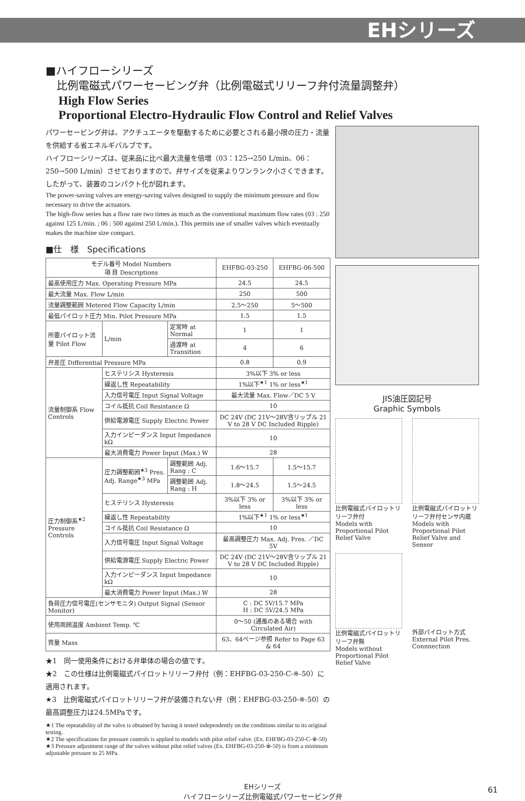EHシリーズ
■ハイフローシリーズ
　比例電磁式パワーセービング弁（比例電磁式リリーフ弁付流量調整弁）
High Flow Series
Proportional Electro-Hydraulic Flow Control and Relief Valves
パワーセービング弁は、アクチュエータを駆動するために必要とされる最小限の圧力・流量を供給する省エネルギバルブです。
ハイフローシリーズは、従来品に比べ最大流量を倍増（03：125→250 L/min、06：250→500 L/min）させておりますので、弁サイズを従来よりワンランク小さくできます。したがって、装置のコンパクト化が図れます。
The power-saving valves are energy-saving valves designed to supply the minimum pressure and flow necessary to drive the actuators.
The high-flow series has a flow rate two times as much as the conventional maximum flow rates (03 : 250 against 125 L/min. ; 06 : 500 against 250 L/min.). This permits use of smaller valves which eventually makes the machine size compact.
■仕　様　Specifications
| モデル番号 Model Numbers 項 目 Descriptions | | | EHFBG-03-250 | EHFBG-06-500 |
| --- | --- | --- | --- | --- |
| 最高使用圧力 Max. Operating Pressure MPa | | | 24.5 | 24.5 |
| 最大流量 Max. Flow L/min | | | 250 | 500 |
| 流量調整範囲 Metered Flow Capacity L/min | | | 2.5～250 | 5～500 |
| 最低パイロット圧力 Min. Pilot Pressure MPa | | | 1.5 | 1.5 |
| 所要パイロット流量 Pilot Flow | L/min | 定常時 at Normal | 1 | 1 |
| | | 過渡時 at Transition | 4 | 6 |
| 弁差圧 Differential Pressure MPa | | | 0.8 | 0.9 |
| 流量制御系 Flow Controls | ヒステリシス Hysteresis | | 3%以下 3% or less | |
| | 繰返し性 Repeatability | | 1%以下<sup>★1</sup> 1% or less<sup>★1</sup> | |
| | 入力信号電圧 Input Signal Voltage | | 最大流量 Max. Flow／DC 5 V | |
| | コイル抵抗 Coil Resistance Ω | | 10 | |
| | 供給電源電圧 Supply Electric Power | | DC 24V (DC 21V～28V含リップル 21 V to 28 V DC Included Ripple) | |
| | 入力インピーダンス Input Impedance kΩ | | 10 | |
| | 最大消費電力 Power Input (Max.) W | | 28 | |
| 圧力制御系<sup>★2</sup> Pressure Controls | 圧力調整範囲<sup>★3</sup> Pres. Adj. Range<sup>★3</sup> MPa | 調整範囲 Adj. Rang : C | 1.6～15.7 | 1.5～15.7 |
| | | 調整範囲 Adj. Rang : H | 1.8～24.5 | 1.5～24.5 |
| | ヒステリシス Hysteresis | | 3%以下 3% or less | 3%以下 3% or less |
| | 繰返し性 Repeatability | | 1%以下<sup>★1</sup> 1% or less<sup>★1</sup> | |
| | コイル抵抗 Coil Resistance Ω | | 10 | |
| | 入力信号電圧 Input Signal Voltage | | 最高調整圧力 Max. Adj. Pres. ／DC 5V | |
| | 供給電源電圧 Supply Electric Power | | DC 24V (DC 21V～28V含リップル 21 V to 28 V DC Included Ripple) | |
| | 入力インピーダンス Input Impedance kΩ | | 10 | |
| | 最大消費電力 Power Input (Max.) W | | 28 | |
| 負荷圧力信号電圧(センサモニタ) Output Signal (Sensor Monitor) | | | C : DC 5V/15.7 MPa H : DC 5V/24.5 MPa | |
| 使用周囲温度 Ambient Temp. ℃ | | | 0～50 (通風のある場合 with Circulated Air) | |
| 質量 Mass | | | 63、64ページ参照 Refer to Page 63 & 64 | |
★1　同一使用条件における弁単体の場合の値です。
★2　この仕様は比例電磁式パイロットリリーフ弁付（例：EHFBG-03-250-C-※-50）に適用されます。
★3　比例電磁式パイロットリリーフ弁が装備されない弁（例：EHFBG-03-250-※-50）の最高調整圧力は24.5MPaです。
★1 The repeatability of the valve is obtained by having it tested independently on the conditions similar to its original testing.
★2 The specifications for pressure controls is applied to models with pilot relief valve. (Ex. EHFBG-03-250-C-※-50)
★3 Pressure adjustment range of the valves without pilot relief valves (Ex. EHFBG-03-250-※-50) is from a minimum adjustable pressure to 25 MPa.
JIS油圧図記号
Graphic Symbols
比例電磁式パイロットリリーフ弁付
Models with Proportional Pilot Relief Valve
比例電磁式パイロットリリーフ弁付センサ内蔵
Models with Proportional Pilot Relief Valve and Sensor
比例電磁式パイロットリリーフ弁無
Models without Proportional Pilot Relief Valve
外部パイロット方式
External Pilot Pres. Connnection
EHシリーズ
ハイフローシリーズ比例電磁式パワーセービング弁
61